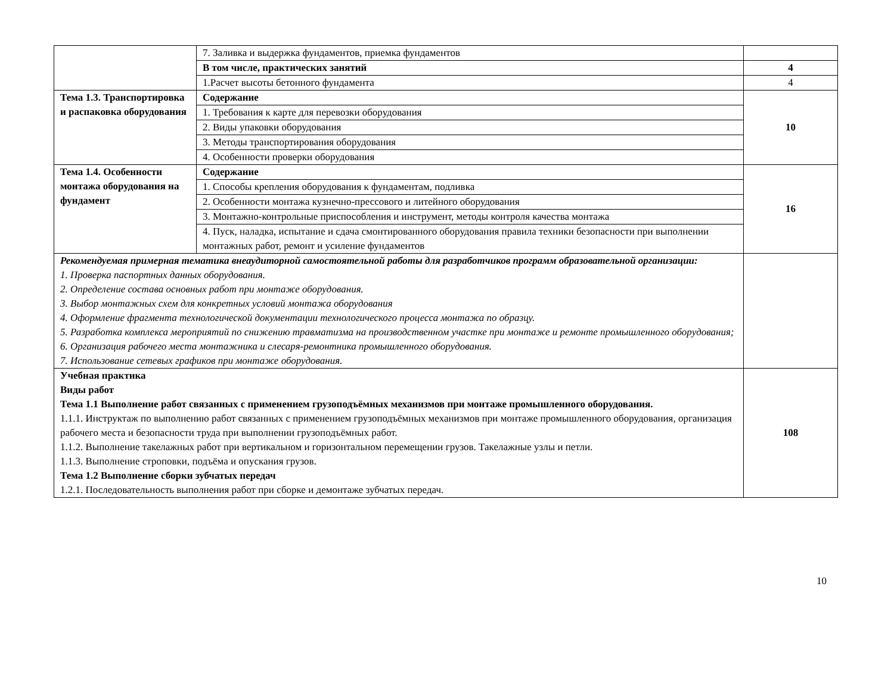| | 7. Заливка и выдержка фундаментов, приемка фундаментов | |
| | В том числе, практических занятий | 4 |
| | 1.Расчет высоты бетонного фундамента | 4 |
| Тема 1.3. Транспортировка и распаковка оборудования | Содержание | 10 |
| | 1. Требования к карте для перевозки оборудования | |
| | 2. Виды упаковки оборудования | |
| | 3. Методы транспортирования оборудования | |
| | 4. Особенности проверки оборудования | |
| Тема 1.4. Особенности монтажа оборудования на фундамент | Содержание | 16 |
| | 1. Способы крепления оборудования к фундаментам, подливка | |
| | 2. Особенности монтажа кузнечно-прессового и литейного оборудования | |
| | 3. Монтажно-контрольные приспособления и инструмент, методы контроля качества монтажа | |
| | 4. Пуск, наладка, испытание и сдача смонтированного оборудования правила техники безопасности при выполнении монтажных работ, ремонт и усиление фундаментов | |
| Рекомендуемая примерная тематика внеаудиторной самостоятельной работы для разработчиков программ образовательной организации: 1. Проверка паспортных данных оборудования. 2. Определение состава основных работ при монтаже оборудования. 3. Выбор монтажных схем для конкретных условий монтажа оборудования 4. Оформление фрагмента технологической документации технологического процесса монтажа по образцу. 5. Разработка комплекса мероприятий по снижению травматизма на производственном участке при монтаже и ремонте промышленного оборудования; 6. Организация рабочего места монтажника и слесаря-ремонтника промышленного оборудования. 7. Использование сетевых графиков при монтаже оборудования. | | |
| Учебная практика Виды работ Тема 1.1 Выполнение работ связанных с применением грузоподъёмных механизмов при монтаже промышленного оборудования. 1.1.1. Инструктаж по выполнению работ связанных с применением грузоподъёмных механизмов при монтаже промышленного оборудования, организация рабочего места и безопасности труда при выполнении грузоподъёмных работ. 1.1.2. Выполнение такелажных работ при вертикальном и горизонтальном перемещении грузов. Такелажные узлы и петли. 1.1.3. Выполнение строповки, подъёма и опускания грузов. Тема 1.2 Выполнение сборки зубчатых передач 1.2.1. Последовательность выполнения работ при сборке и демонтаже зубчатых передач. | | 108 |
10